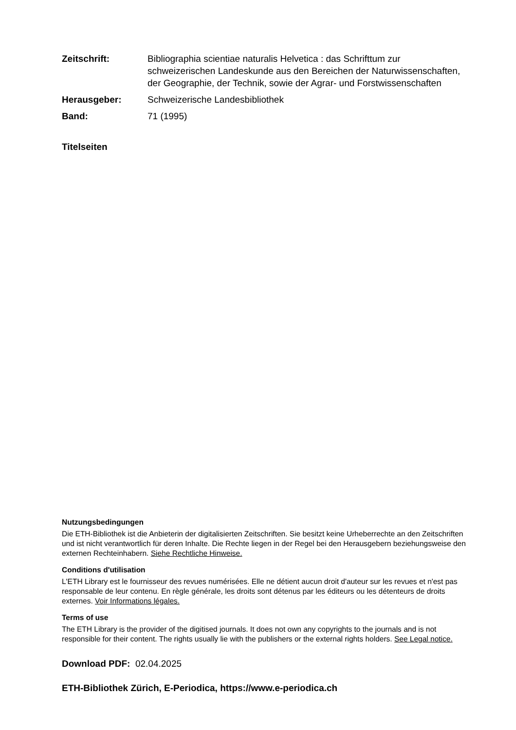Zeitschrift: Bibliographia scientiae naturalis Helvetica : das Schrifttum zur schweizerischen Landeskunde aus den Bereichen der Naturwissenschaften, der Geographie, der Technik, sowie der Agrar- und Forstwissenschaften
Herausgeber: Schweizerische Landesbibliothek
Band: 71 (1995)
Titelseiten
Nutzungsbedingungen
Die ETH-Bibliothek ist die Anbieterin der digitalisierten Zeitschriften. Sie besitzt keine Urheberrechte an den Zeitschriften und ist nicht verantwortlich für deren Inhalte. Die Rechte liegen in der Regel bei den Herausgebern beziehungsweise den externen Rechteinhabern. Siehe Rechtliche Hinweise.
Conditions d'utilisation
L'ETH Library est le fournisseur des revues numérisées. Elle ne détient aucun droit d'auteur sur les revues et n'est pas responsable de leur contenu. En règle générale, les droits sont détenus par les éditeurs ou les détenteurs de droits externes. Voir Informations légales.
Terms of use
The ETH Library is the provider of the digitised journals. It does not own any copyrights to the journals and is not responsible for their content. The rights usually lie with the publishers or the external rights holders. See Legal notice.
Download PDF: 02.04.2025
ETH-Bibliothek Zürich, E-Periodica, https://www.e-periodica.ch